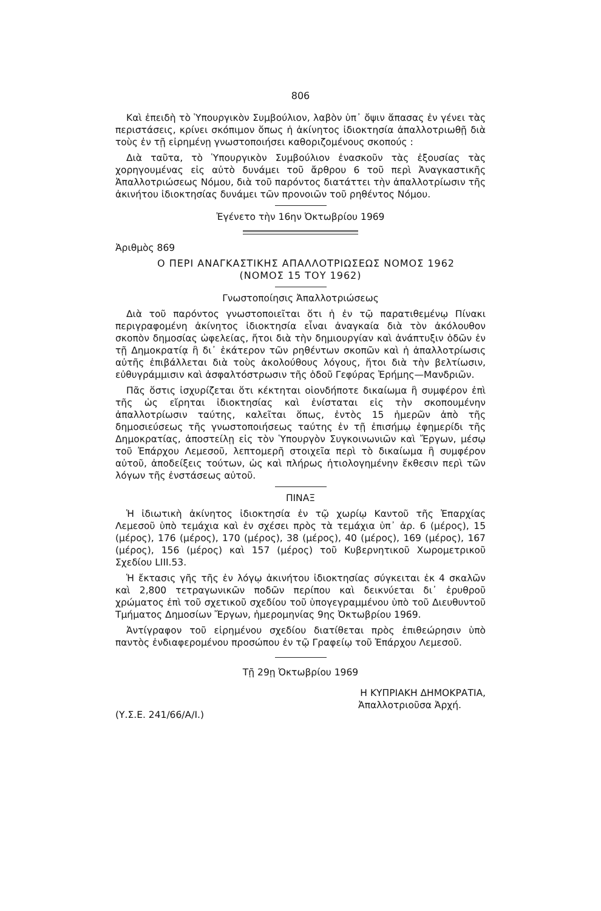806
Καὶ ἐπειδὴ τὸ Ὑπουργικὸν Συμβούλιον, λαβὸν ὑπ᾽ ὄψιν ἅπασας ἐν γένει τὰς περιστάσεις, κρίνει σκόπιμον ὅπως ἡ ἀκίνητος ἰδιοκτησία ἀπαλλοτριωθῇ διὰ τοὺς ἐν τῇ εἰρημένῃ γνωστοποιήσει καθοριζομένους σκοπούς :
Διὰ ταῦτα, τὸ Ὑπουργικὸν Συμβούλιον ἐνασκοῦν τὰς ἐξουσίας τὰς χορηγουμένας εἰς αὐτὸ δυνάμει τοῦ ἄρθρου 6 τοῦ περὶ Ἀναγκαστικῆς Ἀπαλλοτριώσεως Νόμου, διὰ τοῦ παρόντος διατάττει τὴν ἀπαλλοτρίωσιν τῆς ἀκινήτου ἰδιοκτησίας δυνάμει τῶν προνοιῶν τοῦ ρηθέντος Νόμου.
Ἐγένετο τὴν 16ην Ὀκτωβρίου 1969
Ἀριθμὸς 869
Ο ΠΕΡΙ ΑΝΑΓΚΑΣΤΙΚΗΣ ΑΠΑΛΛΟΤΡΙΩΣΕΩΣ ΝΟΜΟΣ 1962
(ΝΟΜΟΣ 15 ΤΟΥ 1962)
Γνωστοποίησις Ἀπαλλοτριώσεως
Διὰ τοῦ παρόντος γνωστοποιεῖται ὅτι ἡ ἐν τῷ παρατιθεμένῳ Πίνακι περιγραφομένη ἀκίνητος ἰδιοκτησία εἶναι ἀναγκαία διὰ τὸν ἀκόλουθον σκοπὸν δημοσίας ὠφελείας, ἤτοι διὰ τὴν δημιουργίαν καὶ ἀνάπτυξιν ὁδῶν ἐν τῇ Δημοκρατίᾳ ἢ δι᾽ ἑκάτερον τῶν ρηθέντων σκοπῶν καὶ ἡ ἀπαλλοτρίωσις αὐτῆς ἐπιβάλλεται διὰ τοὺς ἀκολούθους λόγους, ἤτοι διὰ τὴν βελτίωσιν, εὐθυγράμμισιν καὶ ἀσφαλτόστρωσιν τῆς ὁδοῦ Γεφύρας Ἐρήμης—Μανδριῶν.
Πᾶς ὅστις ἰσχυρίζεται ὅτι κέκτηται οἱονδήποτε δικαίωμα ἢ συμφέρον ἐπὶ τῆς ὡς εἴρηται ἰδιοκτησίας καὶ ἐνίσταται εἰς τὴν σκοπουμένην ἀπαλλοτρίωσιν ταύτης, καλεῖται ὅπως, ἐντὸς 15 ἡμερῶν ἀπὸ τῆς δημοσιεύσεως τῆς γνωστοποιήσεως ταύτης ἐν τῇ ἐπισήμῳ ἐφημερίδι τῆς Δημοκρατίας, ἀποστείλῃ εἰς τὸν Ὑπουργὸν Συγκοινωνιῶν καὶ Ἔργων, μέσῳ τοῦ Ἐπάρχου Λεμεσοῦ, λεπτομερῆ στοιχεῖα περὶ τὸ δικαίωμα ἢ συμφέρον αὐτοῦ, ἀποδείξεις τούτων, ὡς καὶ πλήρως ἠτιολογημένην ἔκθεσιν περὶ τῶν λόγων τῆς ἐνστάσεως αὐτοῦ.
ΠΙΝΑΞ
Ἡ ἰδιωτικὴ ἀκίνητος ἰδιοκτησία ἐν τῷ χωρίῳ Καντοῦ τῆς Ἐπαρχίας Λεμεσοῦ ὑπὸ τεμάχια καὶ ἐν σχέσει πρὸς τὰ τεμάχια ὑπ᾽ ἀρ. 6 (μέρος), 15 (μέρος), 176 (μέρος), 170 (μέρος), 38 (μέρος), 40 (μέρος), 169 (μέρος), 167 (μέρος), 156 (μέρος) καὶ 157 (μέρος) τοῦ Κυβερνητικοῦ Χωρομετρικοῦ Σχεδίου LIII.53.
Ἡ ἔκτασις γῆς τῆς ἐν λόγῳ ἀκινήτου ἰδιοκτησίας σύγκειται ἐκ 4 σκαλῶν καὶ 2,800 τετραγωνικῶν ποδῶν περίπου καὶ δεικνύεται δι᾽ ἐρυθροῦ χρώματος ἐπὶ τοῦ σχετικοῦ σχεδίου τοῦ ὑπογεγραμμένου ὑπὸ τοῦ Διευθυντοῦ Τμήματος Δημοσίων Ἔργων, ἡμερομηνίας 9ης Ὀκτωβρίου 1969.
Ἀντίγραφον τοῦ εἰρημένου σχεδίου διατίθεται πρὸς ἐπιθεώρησιν ὑπὸ παντὸς ἐνδιαφερομένου προσώπου ἐν τῷ Γραφείῳ τοῦ Ἐπάρχου Λεμεσοῦ.
Τῇ 29ῃ Ὀκτωβρίου 1969
Η ΚΥΠΡΙΑΚΗ ΔΗΜΟΚΡΑΤΙΑ,
Ἀπαλλοτριοῦσα Ἀρχή.
(Υ.Σ.Ε. 241/66/Α/Ι.)